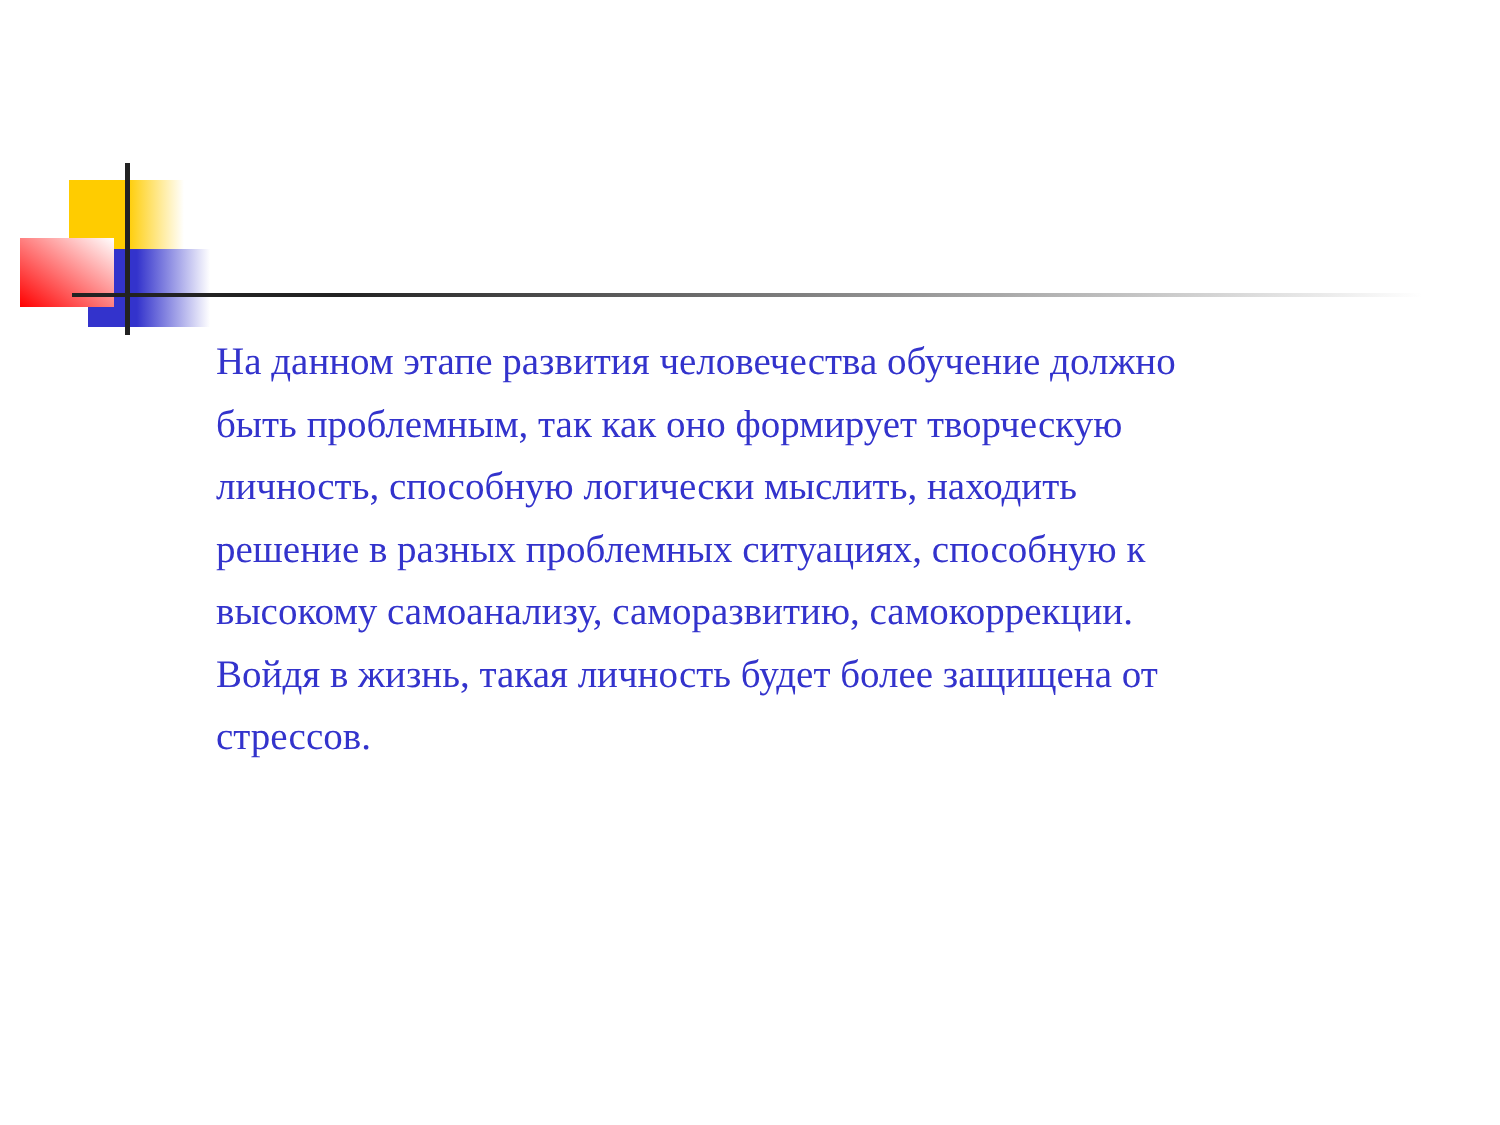На данном этапе развития человечества обучение должно быть проблемным, так как оно формирует творческую личность, способную логически мыслить, находить решение в разных проблемных ситуациях, способную к высокому самоанализу, саморазвитию, самокоррекции. Войдя в жизнь, такая личность будет более защищена от стрессов.